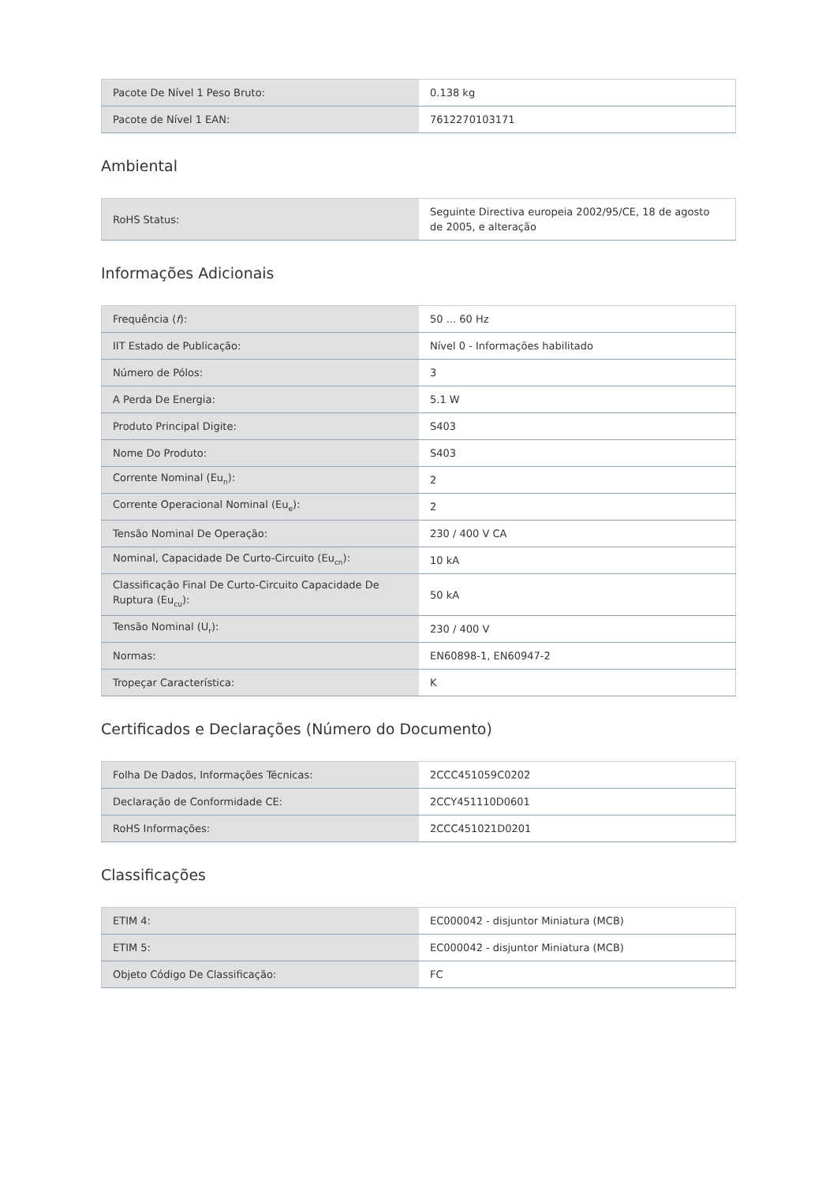| Pacote De Nível 1 Peso Bruto: | 0.138 kg |
| Pacote de Nível 1 EAN: | 7612270103171 |
Ambiental
| RoHS Status: | Seguinte Directiva europeia 2002/95/CE, 18 de agosto de 2005, e alteração |
Informações Adicionais
| Frequência ( f ): | 50 ... 60 Hz |
| IIT Estado de Publicação: | Nível 0 - Informações habilitado |
| Número de Pólos: | 3 |
| A Perda De Energia: | 5.1 W |
| Produto Principal Digite: | S403 |
| Nome Do Produto: | S403 |
| Corrente Nominal (Eu<sub>n</sub>): | 2 |
| Corrente Operacional Nominal (Eu<sub>e</sub>): | 2 |
| Tensão Nominal De Operação: | 230 / 400 V CA |
| Nominal, Capacidade De Curto-Circuito (Eu<sub>cn</sub>): | 10 kA |
| Classificação Final De Curto-Circuito Capacidade De Ruptura (Eu<sub>cu</sub>): | 50 kA |
| Tensão Nominal (U<sub>r</sub>): | 230 / 400 V |
| Normas: | EN60898-1, EN60947-2 |
| Tropeçar Característica: | K |
Certificados e Declarações (Número do Documento)
| Folha De Dados, Informações Técnicas: | 2CCC451059C0202 |
| Declaração de Conformidade CE: | 2CCY451110D0601 |
| RoHS Informações: | 2CCC451021D0201 |
Classificações
| ETIM 4: | EC000042 - disjuntor Miniatura (MCB) |
| ETIM 5: | EC000042 - disjuntor Miniatura (MCB) |
| Objeto Código De Classificação: | FC |